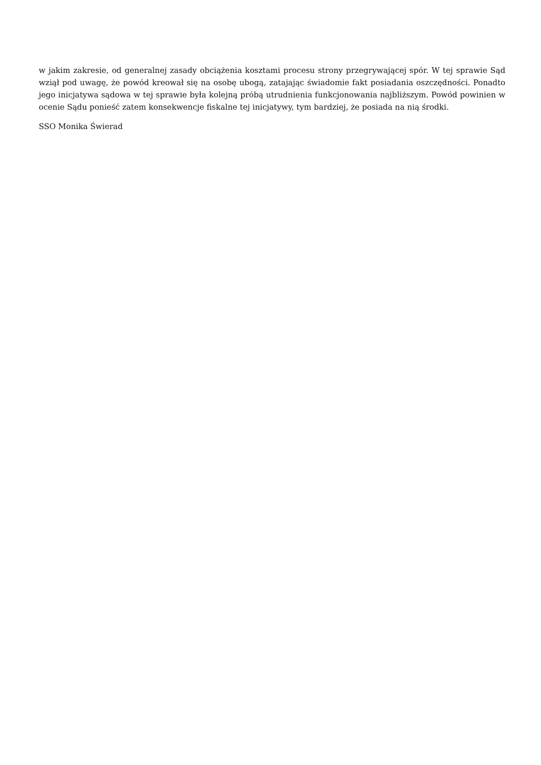w jakim zakresie, od generalnej zasady obciążenia kosztami procesu strony przegrywającej spór. W tej sprawie Sąd wziął pod uwagę, że powód kreował się na osobę ubogą, zatajając świadomie fakt posiadania oszczędności. Ponadto jego inicjatywa sądowa w tej sprawie była kolejną próbą utrudnienia funkcjonowania najbliższym. Powód powinien w ocenie Sądu ponieść zatem konsekwencje fiskalne tej inicjatywy, tym bardziej, że posiada na nią środki.
SSO Monika Świerad